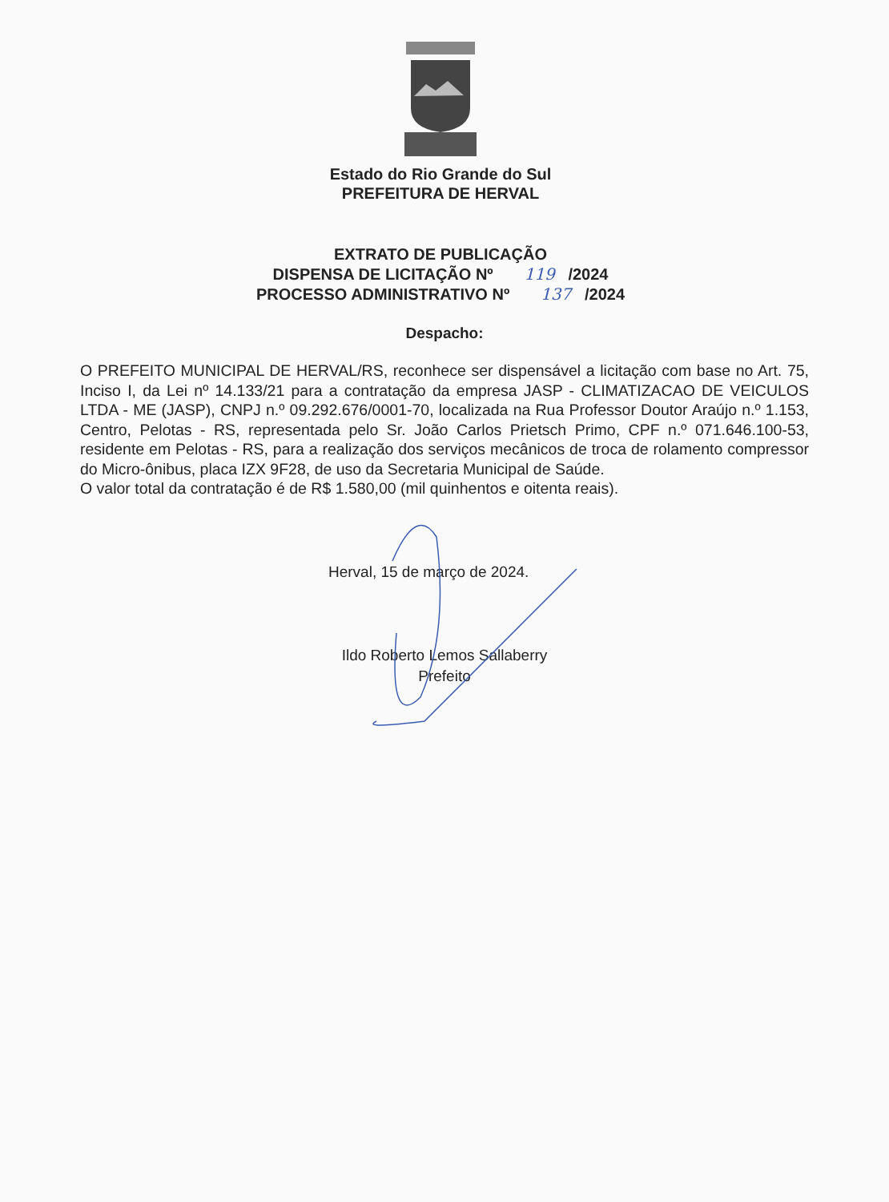Estado do Rio Grande do Sul
PREFEITURA DE HERVAL
EXTRATO DE PUBLICAÇÃO
DISPENSA DE LICITAÇÃO Nº 119 /2024
PROCESSO ADMINISTRATIVO Nº 137 /2024
Despacho:
O PREFEITO MUNICIPAL DE HERVAL/RS, reconhece ser dispensável a licitação com base no Art. 75, Inciso I, da Lei nº 14.133/21 para a contratação da empresa JASP - CLIMATIZACAO DE VEICULOS LTDA - ME (JASP), CNPJ n.º 09.292.676/0001-70, localizada na Rua Professor Doutor Araújo n.º 1.153, Centro, Pelotas - RS, representada pelo Sr. João Carlos Prietsch Primo, CPF n.º 071.646.100-53, residente em Pelotas - RS, para a realização dos serviços mecânicos de troca de rolamento compressor do Micro-ônibus, placa IZX 9F28, de uso da Secretaria Municipal de Saúde.
O valor total da contratação é de R$ 1.580,00 (mil quinhentos e oitenta reais).
Herval, 15 de março de 2024.
Ildo Roberto Lemos Sallaberry
Prefeito